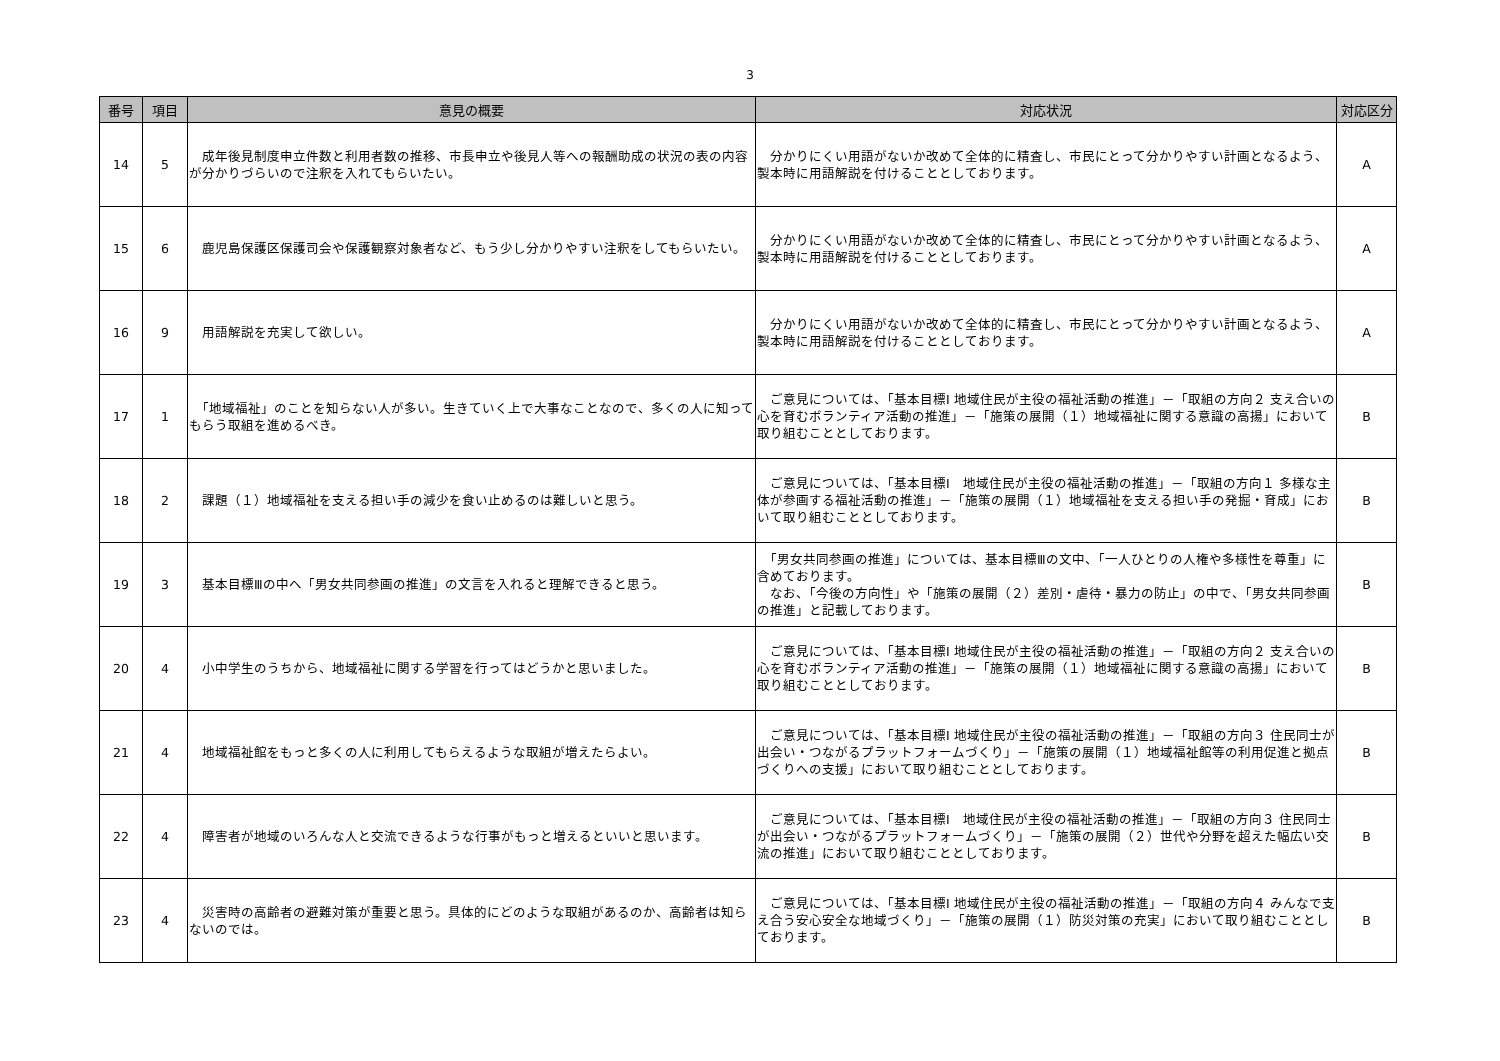3
| 番号 | 項目 | 意見の概要 | 対応状況 | 対応区分 |
| --- | --- | --- | --- | --- |
| 14 | 5 | 成年後見制度申立件数と利用者数の推移、市長申立や後見人等への報酬助成の状況の表の内容が分かりづらいので注釈を入れてもらいたい。 | 分かりにくい用語がないか改めて全体的に精査し、市民にとって分かりやすい計画となるよう、製本時に用語解説を付けることとしております。 | A |
| 15 | 6 | 鹿児島保護区保護司会や保護観察対象者など、もう少し分かりやすい注釈をしてもらいたい。 | 分かりにくい用語がないか改めて全体的に精査し、市民にとって分かりやすい計画となるよう、製本時に用語解説を付けることとしております。 | A |
| 16 | 9 | 用語解説を充実して欲しい。 | 分かりにくい用語がないか改めて全体的に精査し、市民にとって分かりやすい計画となるよう、製本時に用語解説を付けることとしております。 | A |
| 17 | 1 | 「地域福祉」のことを知らない人が多い。生きていく上で大事なことなので、多くの人に知ってもらう取組を進めるべき。 | ご意見については、「基本目標Ⅰ 地域住民が主役の福祉活動の推進」－「取組の方向２ 支え合いの心を育むボランティア活動の推進」－「施策の展開（１）地域福祉に関する意識の高揚」において取り組むこととしております。 | B |
| 18 | 2 | 課題（１）地域福祉を支える担い手の減少を食い止めるのは難しいと思う。 | ご意見については、「基本目標Ⅰ 地域住民が主役の福祉活動の推進」－「取組の方向１ 多様な主体が参画する福祉活動の推進」－「施策の展開（１）地域福祉を支える担い手の発掘・育成」において取り組むこととしております。 | B |
| 19 | 3 | 基本目標Ⅲの中へ「男女共同参画の推進」の文言を入れると理解できると思う。 | 「男女共同参画の推進」については、基本目標Ⅲの文中、「一人ひとりの人権や多様性を尊重」に含めております。 なお、「今後の方向性」や「施策の展開（２）差別・虐待・暴力の防止」の中で、「男女共同参画の推進」と記載しております。 | B |
| 20 | 4 | 小中学生のうちから、地域福祉に関する学習を行ってはどうかと思いました。 | ご意見については、「基本目標Ⅰ 地域住民が主役の福祉活動の推進」－「取組の方向２ 支え合いの心を育むボランティア活動の推進」－「施策の展開（１）地域福祉に関する意識の高揚」において取り組むこととしております。 | B |
| 21 | 4 | 地域福祉館をもっと多くの人に利用してもらえるような取組が増えたらよい。 | ご意見については、「基本目標Ⅰ 地域住民が主役の福祉活動の推進」－「取組の方向３ 住民同士が出会い・つながるプラットフォームづくり」－「施策の展開（１）地域福祉館等の利用促進と拠点づくりへの支援」において取り組むこととしております。 | B |
| 22 | 4 | 障害者が地域のいろんな人と交流できるような行事がもっと増えるといいと思います。 | ご意見については、「基本目標Ⅰ 地域住民が主役の福祉活動の推進」－「取組の方向３ 住民同士が出会い・つながるプラットフォームづくり」－「施策の展開（２）世代や分野を超えた幅広い交流の推進」において取り組むこととしております。 | B |
| 23 | 4 | 災害時の高齢者の避難対策が重要と思う。具体的にどのような取組があるのか、高齢者は知らないのでは。 | ご意見については、「基本目標Ⅰ 地域住民が主役の福祉活動の推進」－「取組の方向４ みんなで支え合う安心安全な地域づくり」－「施策の展開（１）防災対策の充実」において取り組むこととしております。 | B |